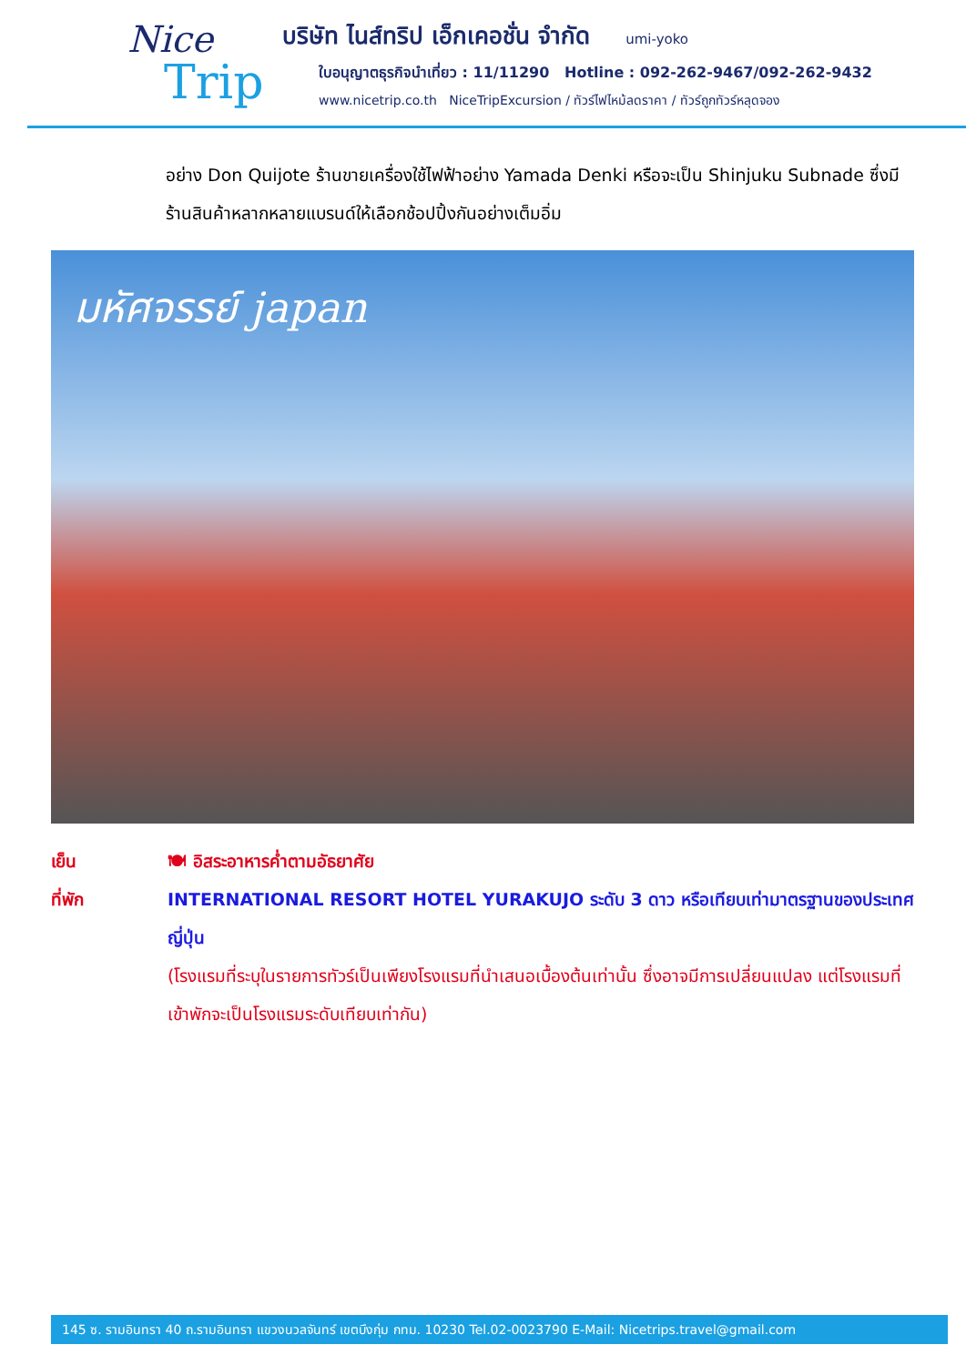Nice
Trip
บริษัท ไนส์ทริป เอ็กเคอชั่น จำกัด umi-yoko
ใบอนุญาตธุรกิจนำเที่ยว : 11/11290 Hotline : 092-262-9467/092-262-9432
www.nicetrip.co.th NiceTripExcursion / ทัวร์ไฟไหม้ลดราคา / ทัวร์ถูกทัวร์หลุดจอง
อย่าง Don Quijote ร้านขายเครื่องใช้ไฟฟ้าอย่าง Yamada Denki หรือจะเป็น Shinjuku Subnade ซึ่งมีร้านสินค้าหลากหลายแบรนด์ให้เลือกช้อปปิ้งกันอย่างเต็มอิ่ม
มหัศจรรย์ japan
เย็น 🍽 อิสระอาหารค่ำตามอัธยาศัย
ที่พัก INTERNATIONAL RESORT HOTEL YURAKUJO ระดับ 3 ดาว หรือเทียบเท่ามาตรฐานของประเทศญี่ปุ่น
(โรงแรมที่ระบุในรายการทัวร์เป็นเพียงโรงแรมที่นำเสนอเบื้องต้นเท่านั้น ซึ่งอาจมีการเปลี่ยนแปลง แต่โรงแรมที่เข้าพักจะเป็นโรงแรมระดับเทียบเท่ากัน)
145 ซ. รามอินทรา 40 ถ.รามอินทรา แขวงนวลจันทร์ เขตบึงกุ่ม กทม. 10230 Tel.02-0023790 E-Mail: Nicetrips.travel@gmail.com